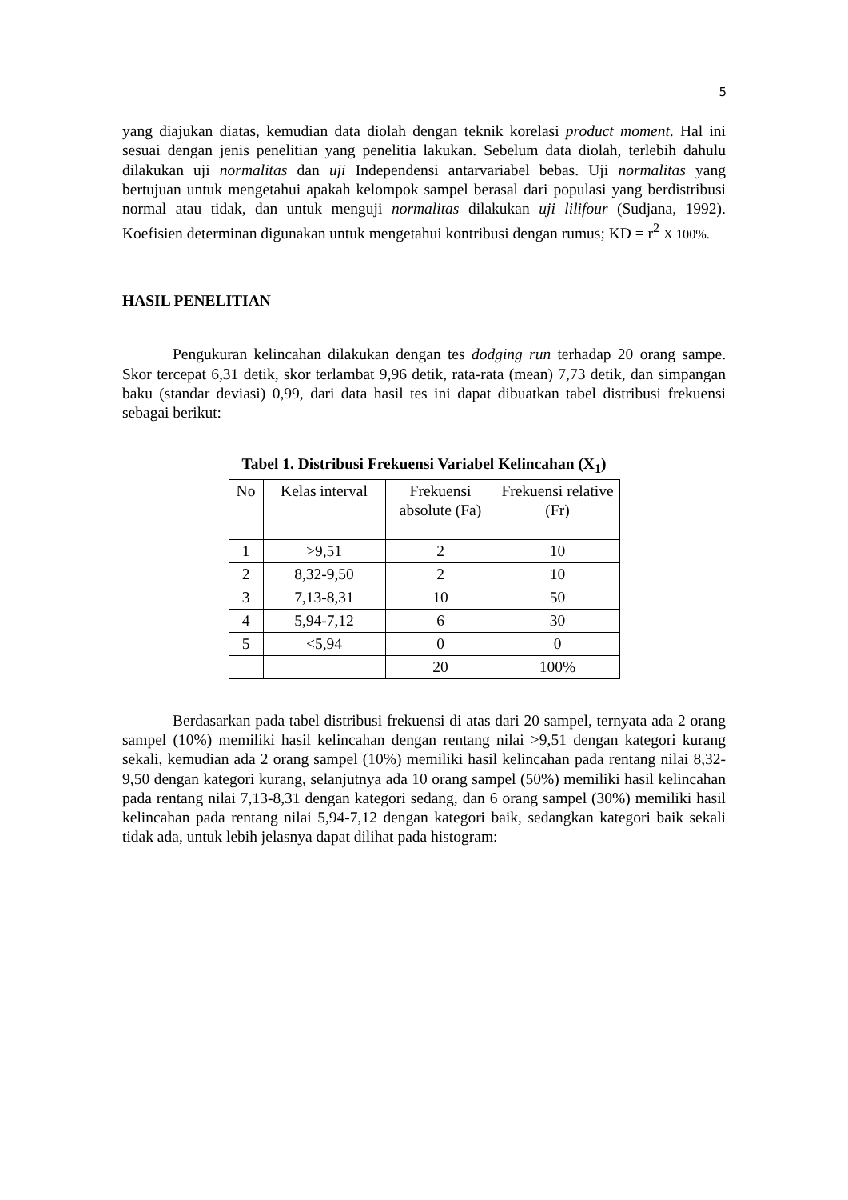5
yang diajukan diatas, kemudian data diolah dengan teknik korelasi product moment. Hal ini sesuai dengan jenis penelitian yang penelitia lakukan. Sebelum data diolah, terlebih dahulu dilakukan uji normalitas dan uji Independensi antarvariabel bebas. Uji normalitas yang bertujuan untuk mengetahui apakah kelompok sampel berasal dari populasi yang berdistribusi normal atau tidak, dan untuk menguji normalitas dilakukan uji lilifour (Sudjana, 1992). Koefisien determinan digunakan untuk mengetahui kontribusi dengan rumus; KD = r<sup>2</sup> X 100%.
HASIL PENELITIAN
Pengukuran kelincahan dilakukan dengan tes dodging run terhadap 20 orang sampe. Skor tercepat 6,31 detik, skor terlambat 9,96 detik, rata-rata (mean) 7,73 detik, dan simpangan baku (standar deviasi) 0,99, dari data hasil tes ini dapat dibuatkan tabel distribusi frekuensi sebagai berikut:
Tabel 1. Distribusi Frekuensi Variabel Kelincahan (X<sub>1</sub>)
| No | Kelas interval | Frekuensi absolute (Fa) | Frekuensi relative (Fr) |
| --- | --- | --- | --- |
| 1 | >9,51 | 2 | 10 |
| 2 | 8,32-9,50 | 2 | 10 |
| 3 | 7,13-8,31 | 10 | 50 |
| 4 | 5,94-7,12 | 6 | 30 |
| 5 | <5,94 | 0 | 0 |
| | | 20 | 100% |
Berdasarkan pada tabel distribusi frekuensi di atas dari 20 sampel, ternyata ada 2 orang sampel (10%) memiliki hasil kelincahan dengan rentang nilai >9,51 dengan kategori kurang sekali, kemudian ada 2 orang sampel (10%) memiliki hasil kelincahan pada rentang nilai 8,32-9,50 dengan kategori kurang, selanjutnya ada 10 orang sampel (50%) memiliki hasil kelincahan pada rentang nilai 7,13-8,31 dengan kategori sedang, dan 6 orang sampel (30%) memiliki hasil kelincahan pada rentang nilai 5,94-7,12 dengan kategori baik, sedangkan kategori baik sekali tidak ada, untuk lebih jelasnya dapat dilihat pada histogram: